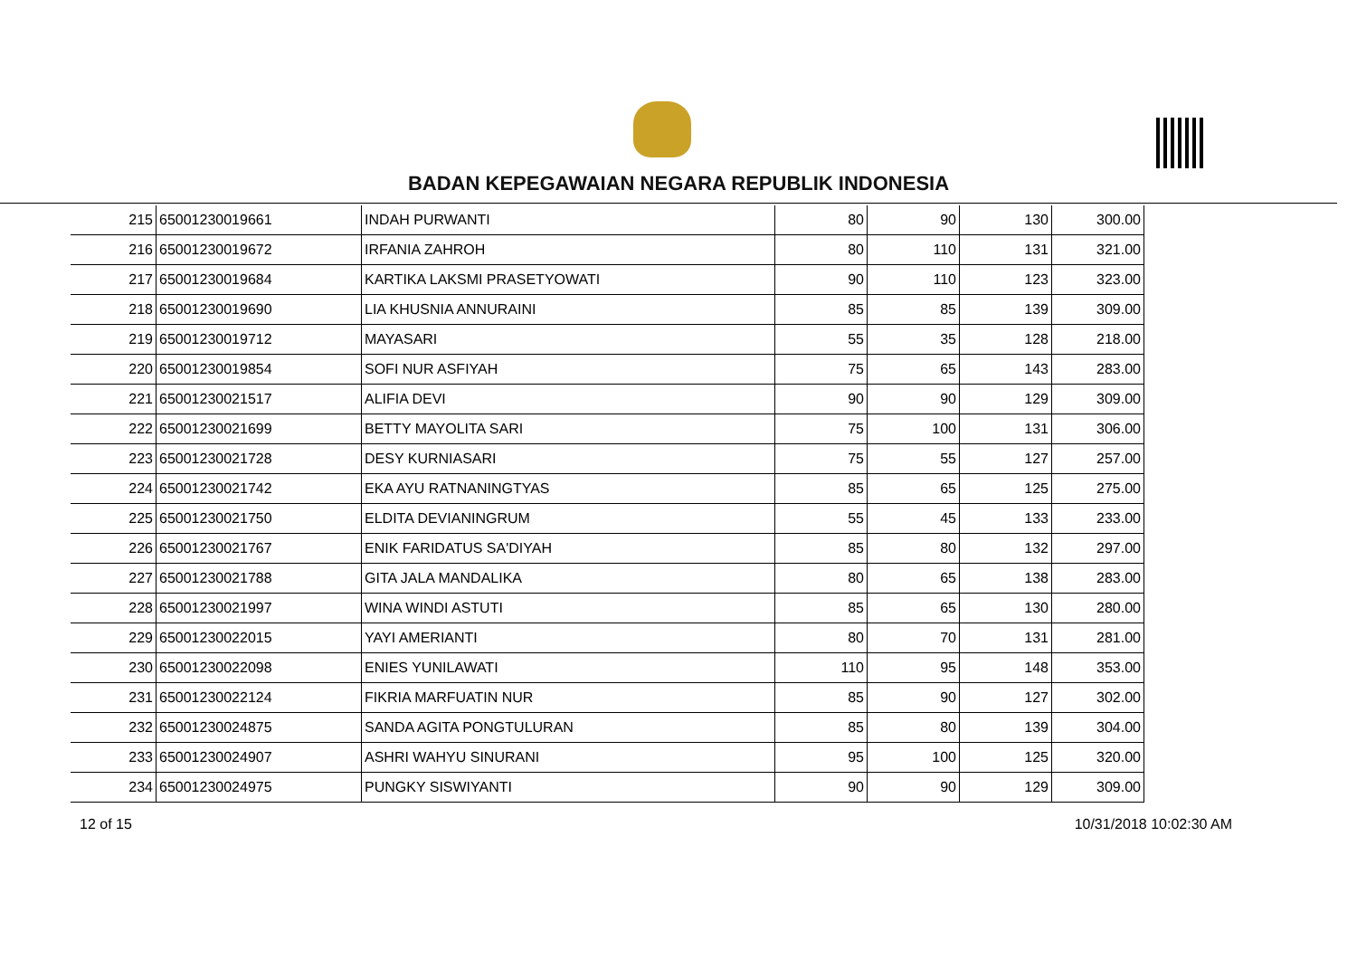BADAN KEPEGAWAIAN NEGARA REPUBLIK INDONESIA
| 215 | 65001230019661 | INDAH PURWANTI | 80 | 90 | 130 | 300.00 |
| 216 | 65001230019672 | IRFANIA ZAHROH | 80 | 110 | 131 | 321.00 |
| 217 | 65001230019684 | KARTIKA LAKSMI PRASETYOWATI | 90 | 110 | 123 | 323.00 |
| 218 | 65001230019690 | LIA KHUSNIA ANNURAINI | 85 | 85 | 139 | 309.00 |
| 219 | 65001230019712 | MAYASARI | 55 | 35 | 128 | 218.00 |
| 220 | 65001230019854 | SOFI NUR ASFIYAH | 75 | 65 | 143 | 283.00 |
| 221 | 65001230021517 | ALIFIA DEVI | 90 | 90 | 129 | 309.00 |
| 222 | 65001230021699 | BETTY MAYOLITA SARI | 75 | 100 | 131 | 306.00 |
| 223 | 65001230021728 | DESY KURNIASARI | 75 | 55 | 127 | 257.00 |
| 224 | 65001230021742 | EKA AYU RATNANINGTYAS | 85 | 65 | 125 | 275.00 |
| 225 | 65001230021750 | ELDITA DEVIANINGRUM | 55 | 45 | 133 | 233.00 |
| 226 | 65001230021767 | ENIK FARIDATUS SA'DIYAH | 85 | 80 | 132 | 297.00 |
| 227 | 65001230021788 | GITA JALA MANDALIKA | 80 | 65 | 138 | 283.00 |
| 228 | 65001230021997 | WINA WINDI ASTUTI | 85 | 65 | 130 | 280.00 |
| 229 | 65001230022015 | YAYI AMERIANTI | 80 | 70 | 131 | 281.00 |
| 230 | 65001230022098 | ENIES YUNILAWATI | 110 | 95 | 148 | 353.00 |
| 231 | 65001230022124 | FIKRIA MARFUATIN NUR | 85 | 90 | 127 | 302.00 |
| 232 | 65001230024875 | SANDA AGITA PONGTULURAN | 85 | 80 | 139 | 304.00 |
| 233 | 65001230024907 | ASHRI WAHYU SINURANI | 95 | 100 | 125 | 320.00 |
| 234 | 65001230024975 | PUNGKY SISWIYANTI | 90 | 90 | 129 | 309.00 |
12 of 15 10/31/2018 10:02:30 AM